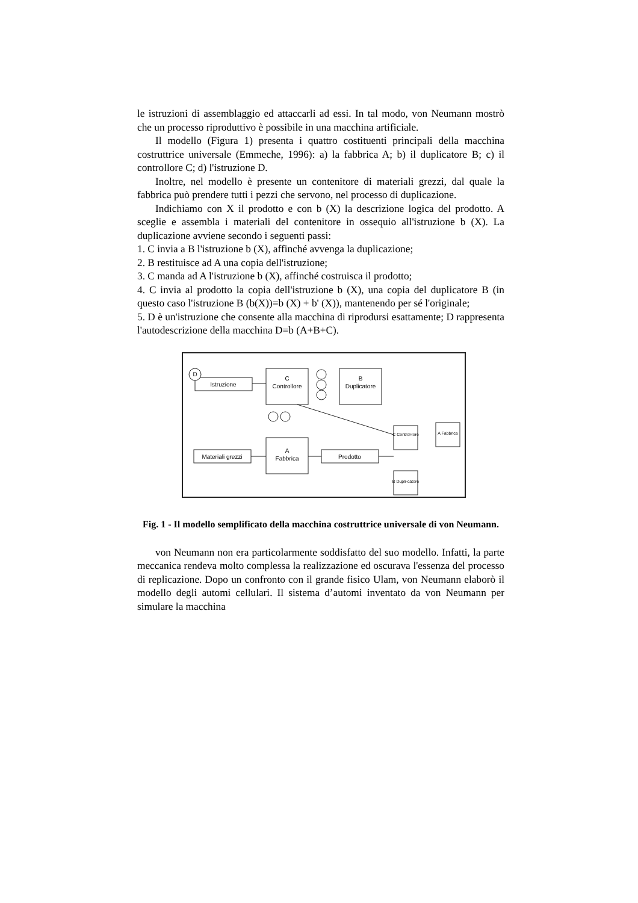le istruzioni di assemblaggio ed attaccarli ad essi. In tal modo, von Neumann mostrò che un processo riproduttivo è possibile in una macchina artificiale.
Il modello (Figura 1) presenta i quattro costituenti principali della macchina costruttrice universale (Emmeche, 1996): a) la fabbrica A; b) il duplicatore B; c) il controllore C; d) l'istruzione D.
Inoltre, nel modello è presente un contenitore di materiali grezzi, dal quale la fabbrica può prendere tutti i pezzi che servono, nel processo di duplicazione.
Indichiamo con X il prodotto e con b (X) la descrizione logica del prodotto. A sceglie e assembla i materiali del contenitore in ossequio all'istruzione b (X). La duplicazione avviene secondo i seguenti passi:
1. C invia a B l'istruzione b (X), affinché avvenga la duplicazione;
2. B restituisce ad A una copia dell'istruzione;
3. C manda ad A l'istruzione b (X), affinché costruisca il prodotto;
4. C invia al prodotto la copia dell'istruzione b (X), una copia del duplicatore B (in questo caso l'istruzione B (b(X))=b (X) + b' (X)), mantenendo per sé l'originale;
5. D è un'istruzione che consente alla macchina di riprodursi esattamente; D rappresenta l'autodescrizione della macchina D=b (A+B+C).
D
Istruzione
C
Controllore
B
Duplicatore
A
Fabbrica
Materiali grezzi
Prodotto
C Control-lore
A Fabbrica
B Dupli-catore
Fig. 1 - Il modello semplificato della macchina costruttrice universale di von Neumann.
von Neumann non era particolarmente soddisfatto del suo modello. Infatti, la parte meccanica rendeva molto complessa la realizzazione ed oscurava l'essenza del processo di replicazione. Dopo un confronto con il grande fisico Ulam, von Neumann elaborò il modello degli automi cellulari. Il sistema d’automi inventato da von Neumann per simulare la macchina